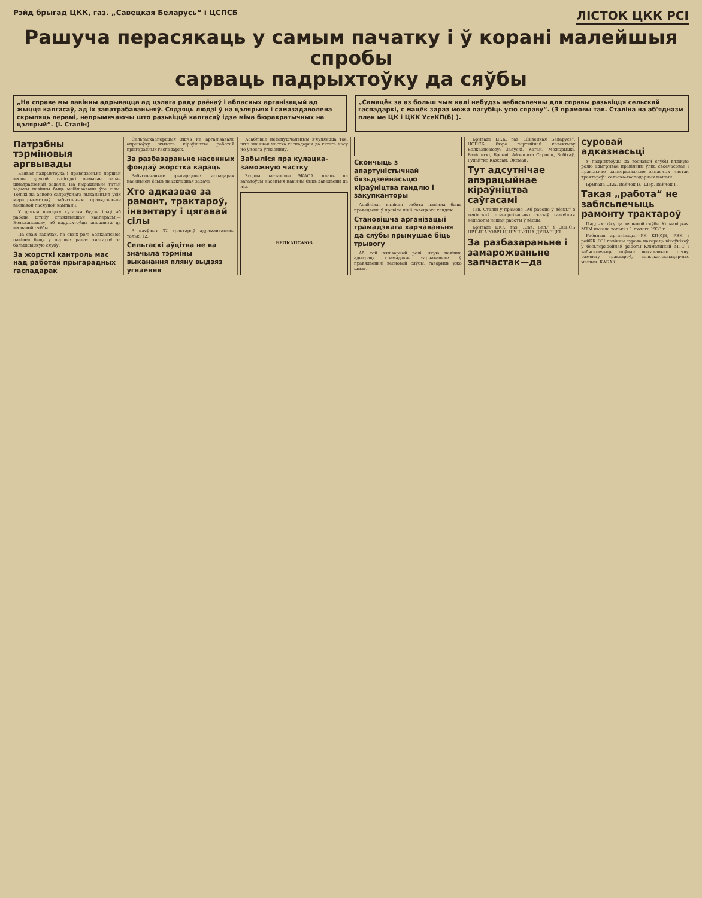Рэйд брыгад ЦКК, газ. „Савецкая Беларусь“ і ЦСПСБ ЛІСТОК ЦКК РСІ
Рашуча перасякаць у самым пачатку і ў корані малейшыя спробы
сарваць падрыхтоўку да сяўбы
„На справе мы павінны адрывацца ад цэлага раду раёнаў і абласных арганізацый ад жыцця калгасаў, ад іх запатрабаваньняў. Сядзяць людзі ў на цэлярыях і самазадаволена скрыпяць перамі, непрымячаючы што разьвіццё калгасаў ідзе міма бюракратычных на цэлярый“. (І. Сталін)
„Самацёк за аз больш чым калі небудзь небясьпечны для справы разьвіцця сельскай гаспадаркі, с мацёк зараз можа пагубіць усю справу“. (З прамовы тав. Сталіна на аб'ядназм плен ме ЦК і ЦКК УсеКП(б) ).
Патрэбны тэрміновыя аргвывады
Баявая падрыхтоўка і правядзеньне першай весны другой пяцігодкі вымагае зараз шматрадзенай задачы. На вырашэньне гэтай задачы павінны быць мабілізаваны ўсе сілы. Толькі на аснове сапраўднага выкананьня ўсіх мерапрыемстваў забяспечым правядзеньне веснавой пасяўной кампаніі.
У даным выпадку гутарка будзе ісьці аб рабоце штабу спажывецкай кааперацыі—Белкаапсаюзу, аб падрыхтоўцы апошняга да веснавой сяўбы.
Па сваіх задачах, па сваіх ролі Белкаапсаюз павінен быць у першых радах змагароў за большавіцкую сяўбу.
За жорсткі кантроль мас над работай прыгарадных гаспадарак
Сельгаскааперацыя яшчэ не арганізавала апрацоўку жывога кіраўніцтва работай прыгарадных гаспадарак.
За разбазараньне насенных фондаў жорстка караць
Забяспечаньне прыгарадных гаспадарак насеньнем ёсьць неадкладная задача.
Хто адказвае за рамонт, трактароў, інвэнтару і цягавай сілы
З наяўных 32 трактароў адрамантаваны толькі 12.
Сельгаскі аўцітва не ва значыла тэрміны выканання пляну выдзяз угнаення
Асаблівае недапушчальным з'яўляецца тое, што значная частка гаспадарак да гэтага часу не ўнесла ўгнаенняў.
Забыліся пра кулацка-заможную частку
Згодна пастановы ЭКАСА, планы па загатоўцы насеньня павінны быць даведзены да ніз.
БЕЛКАПСАЮЗ
Скончыць з апартуністычнай бязьдзейнасьцю кіраўніцтва гандлю і закупканторы
Асаблівая вялікая работа павінна быць праведзена ў правіле лініі савецкага гандлю.
Становішча арганізацыі грамадзкага харчаваньня да сяўбы прымушае біць трывогу
Аб той вялізарнай ролі, якую павінна адыграць грамадзкае харчаваньне ў правядзеньні весновай сяўбы, гаворыць ужо шмат.
Брыгада ЦКК, газ. „Савецкая Беларусь“, ЦСПСБ, бюро партыйнай калектыву Белкаапсаюзу: Заяускі, Каган, Межэрыцкі, Вавілінскі, Брокні, Айзеншта Саровін, Бобіхаў, Гудайтис Каждан, Оксман.
Тут адсутнічае апэрацыйнае кіраўніцтва саўгасамі
Тав. Сталін у прамове „Аб рабоце ў вёсцы“ з ленінскай празорлівасьцю сказаў галоўныя недахопы нашай работы ў вёсцы.
Брыгада ЦКК, газ. „Сав. Бел.“ і ЦСПСБ НІЧЫПАРОВІЧ ЦЫБУЛЬКІНА ДУНАЕЦКІ.
За разбазараньне і замарожваньне запчастак—да суровай адказнасьці
У падрыхтоўцы да веснавой сяўбы вялікую ролю адыгрывае правільны ўлік, своечасовае і правільнае размеркаваньне запасных частак трактароў і сельска-гаспадарчых машын.
Брыгада ЦКК: Вайчок В., Шэр, Вайчок Г.
Такая „работа“ не забясьпечыць рамонту трактароў
Падрыхтоўку да веснавой сяўбы Клімавіцкая МТМ пачала толькі з 1 лютага 1933 г.
Раённыя арганізацыі—РК КП(б)Б, РВК і райКК РСІ павінны сурова накараць віноўнікаў у бесьперабойнай работы Клімавіцкай МТС і забясьпечыць поўнае выкананьне пляну рамонту трактароў, сельска-гаспадарчых машын. КАБАК.